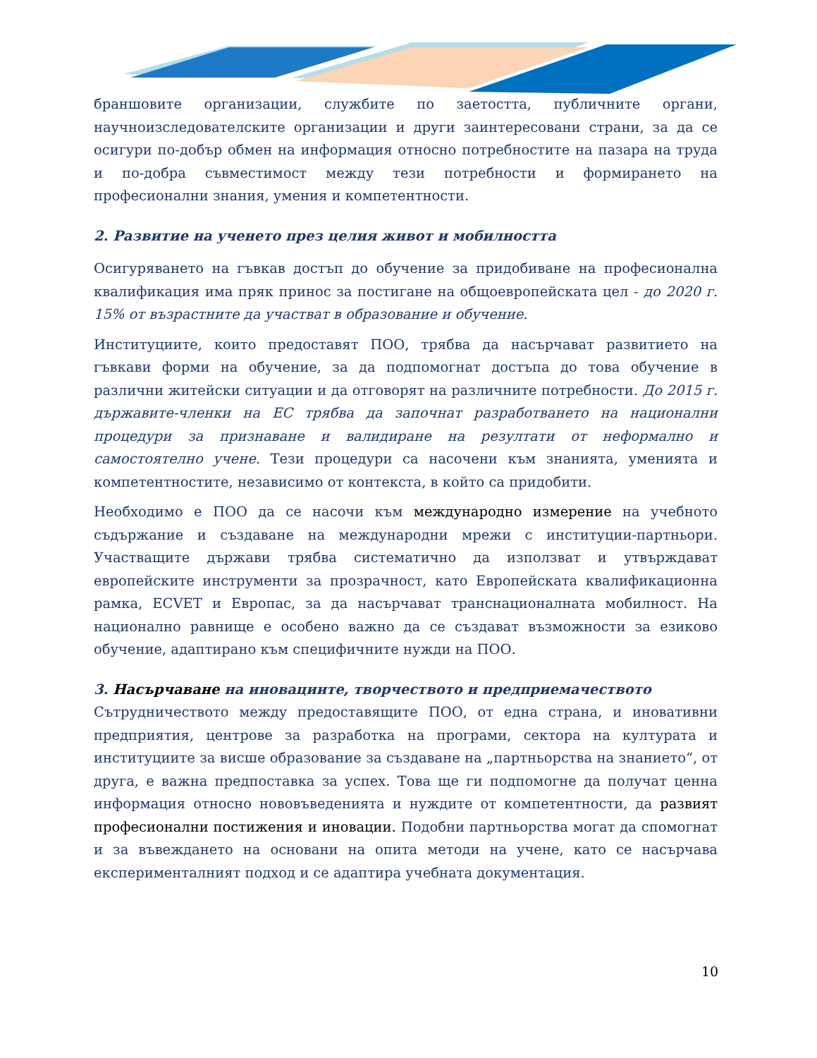браншовите организации, службите по заетостта, публичните органи, научноизследователските организации и други заинтересовани страни, за да се осигури по-добър обмен на информация относно потребностите на пазара на труда и по-добра съвместимост между тези потребности и формирането на професионални знания, умения и компетентности.
2. Развитие на ученето през целия живот и мобилността
Осигуряването на гъвкав достъп до обучение за придобиване на професионална квалификация има пряк принос за постигане на общоевропейската цел - до 2020 г. 15% от възрастните да участват в образование и обучение.
Институциите, които предоставят ПОО, трябва да насърчават развитието на гъвкави форми на обучение, за да подпомогнат достъпа до това обучение в различни житейски ситуации и да отговорят на различните потребности. До 2015 г. държавите-членки на ЕС трябва да започнат разработването на национални процедури за признаване и валидиране на резултати от неформално и самостоятелно учене. Тези процедури са насочени към знанията, уменията и компетентностите, независимо от контекста, в който са придобити.
Необходимо е ПОО да се насочи към международно измерение на учебното съдържание и създаване на международни мрежи с институции-партньори. Участващите държави трябва систематично да използват и утвърждават европейските инструменти за прозрачност, като Европейската квалификационна рамка, ECVET и Европас, за да насърчават транснационалната мобилност. На национално равнище е особено важно да се създават възможности за езиково обучение, адаптирано към специфичните нужди на ПОО.
3. Насърчаване на иновациите, творчеството и предприемачеството
Сътрудничеството между предоставящите ПОО, от една страна, и иновативни предприятия, центрове за разработка на програми, сектора на културата и институциите за висше образование за създаване на „партньорства на знанието“, от друга, е важна предпоставка за успех. Това ще ги подпомогне да получат ценна информация относно нововъведенията и нуждите от компетентности, да развият професионални постижения и иновации. Подобни партньорства могат да спомогнат и за въвеждането на основани на опита методи на учене, като се насърчава експерименталният подход и се адаптира учебната документация.
10